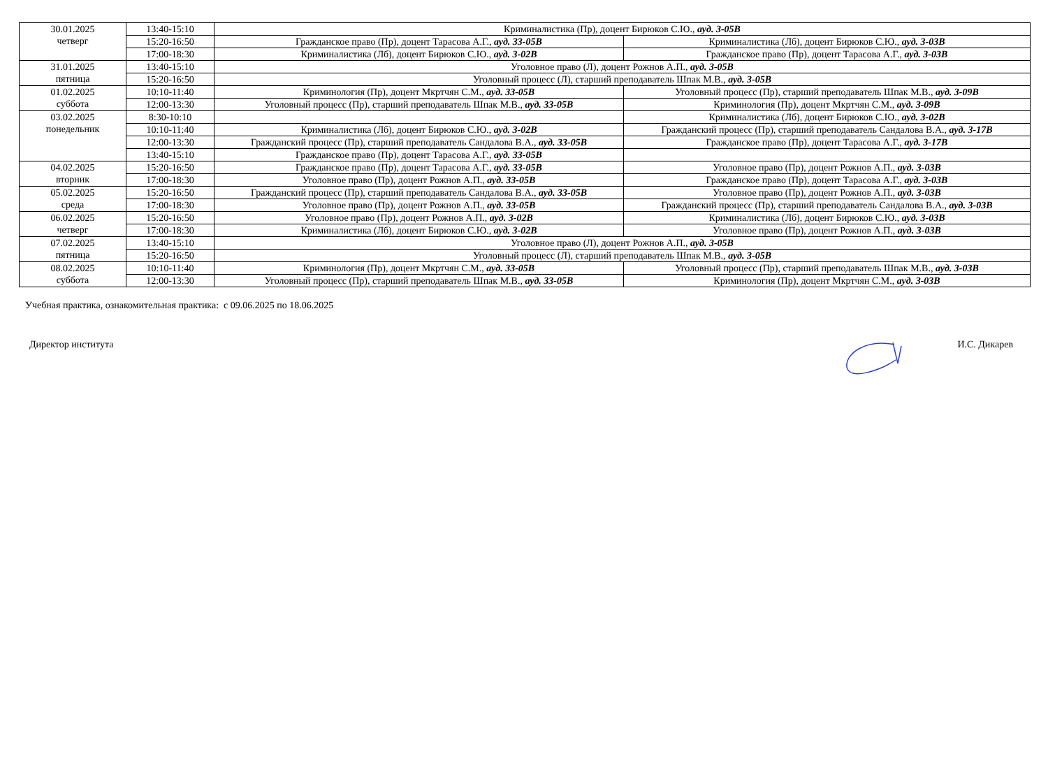| 30.01.2025 четверг | 13:40-15:10 | Криминалистика (Пр), доцент Бирюков С.Ю., ауд. 3-05В | |
| | 15:20-16:50 | Гражданское право (Пр), доцент Тарасова А.Г., ауд. 33-05В | Криминалистика (Лб), доцент Бирюков С.Ю., ауд. 3-03В |
| | 17:00-18:30 | Криминалистика (Лб), доцент Бирюков С.Ю., ауд. 3-02В | Гражданское право (Пр), доцент Тарасова А.Г., ауд. 3-03В |
| 31.01.2025 пятница | 13:40-15:10 | Уголовное право (Л), доцент Рожнов А.П., ауд. 3-05В | |
| | 15:20-16:50 | Уголовный процесс (Л), старший преподаватель Шпак М.В., ауд. 3-05В | |
| 01.02.2025 суббота | 10:10-11:40 | Криминология (Пр), доцент Мкртчян С.М., ауд. 33-05В | Уголовный процесс (Пр), старший преподаватель Шпак М.В., ауд. 3-09В |
| | 12:00-13:30 | Уголовный процесс (Пр), старший преподаватель Шпак М.В., ауд. 33-05В | Криминология (Пр), доцент Мкртчян С.М., ауд. 3-09В |
| 03.02.2025 понедельник | 8:30-10:10 | | Криминалистика (Лб), доцент Бирюков С.Ю., ауд. 3-02В |
| | 10:10-11:40 | Криминалистика (Лб), доцент Бирюков С.Ю., ауд. 3-02В | Гражданский процесс (Пр), старший преподаватель Сандалова В.А., ауд. 3-17В |
| | 12:00-13:30 | Гражданский процесс (Пр), старший преподаватель Сандалова В.А., ауд. 33-05В | Гражданское право (Пр), доцент Тарасова А.Г., ауд. 3-17В |
| | 13:40-15:10 | Гражданское право (Пр), доцент Тарасова А.Г., ауд. 33-05В | |
| 04.02.2025 вторник | 15:20-16:50 | Гражданское право (Пр), доцент Тарасова А.Г., ауд. 33-05В | Уголовное право (Пр), доцент Рожнов А.П., ауд. 3-03В |
| | 17:00-18:30 | Уголовное право (Пр), доцент Рожнов А.П., ауд. 33-05В | Гражданское право (Пр), доцент Тарасова А.Г., ауд. 3-03В |
| 05.02.2025 среда | 15:20-16:50 | Гражданский процесс (Пр), старший преподаватель Сандалова В.А., ауд. 33-05В | Уголовное право (Пр), доцент Рожнов А.П., ауд. 3-03В |
| | 17:00-18:30 | Уголовное право (Пр), доцент Рожнов А.П., ауд. 33-05В | Гражданский процесс (Пр), старший преподаватель Сандалова В.А., ауд. 3-03В |
| 06.02.2025 четверг | 15:20-16:50 | Уголовное право (Пр), доцент Рожнов А.П., ауд. 3-02В | Криминалистика (Лб), доцент Бирюков С.Ю., ауд. 3-03В |
| | 17:00-18:30 | Криминалистика (Лб), доцент Бирюков С.Ю., ауд. 3-02В | Уголовное право (Пр), доцент Рожнов А.П., ауд. 3-03В |
| 07.02.2025 пятница | 13:40-15:10 | Уголовное право (Л), доцент Рожнов А.П., ауд. 3-05В | |
| | 15:20-16:50 | Уголовный процесс (Л), старший преподаватель Шпак М.В., ауд. 3-05В | |
| 08.02.2025 суббота | 10:10-11:40 | Криминология (Пр), доцент Мкртчян С.М., ауд. 33-05В | Уголовный процесс (Пр), старший преподаватель Шпак М.В., ауд. 3-03В |
| | 12:00-13:30 | Уголовный процесс (Пр), старший преподаватель Шпак М.В., ауд. 33-05В | Криминология (Пр), доцент Мкртчян С.М., ауд. 3-03В |
Учебная практика, ознакомительная практика: с 09.06.2025 по 18.06.2025
Директор института И.С. Дикарев